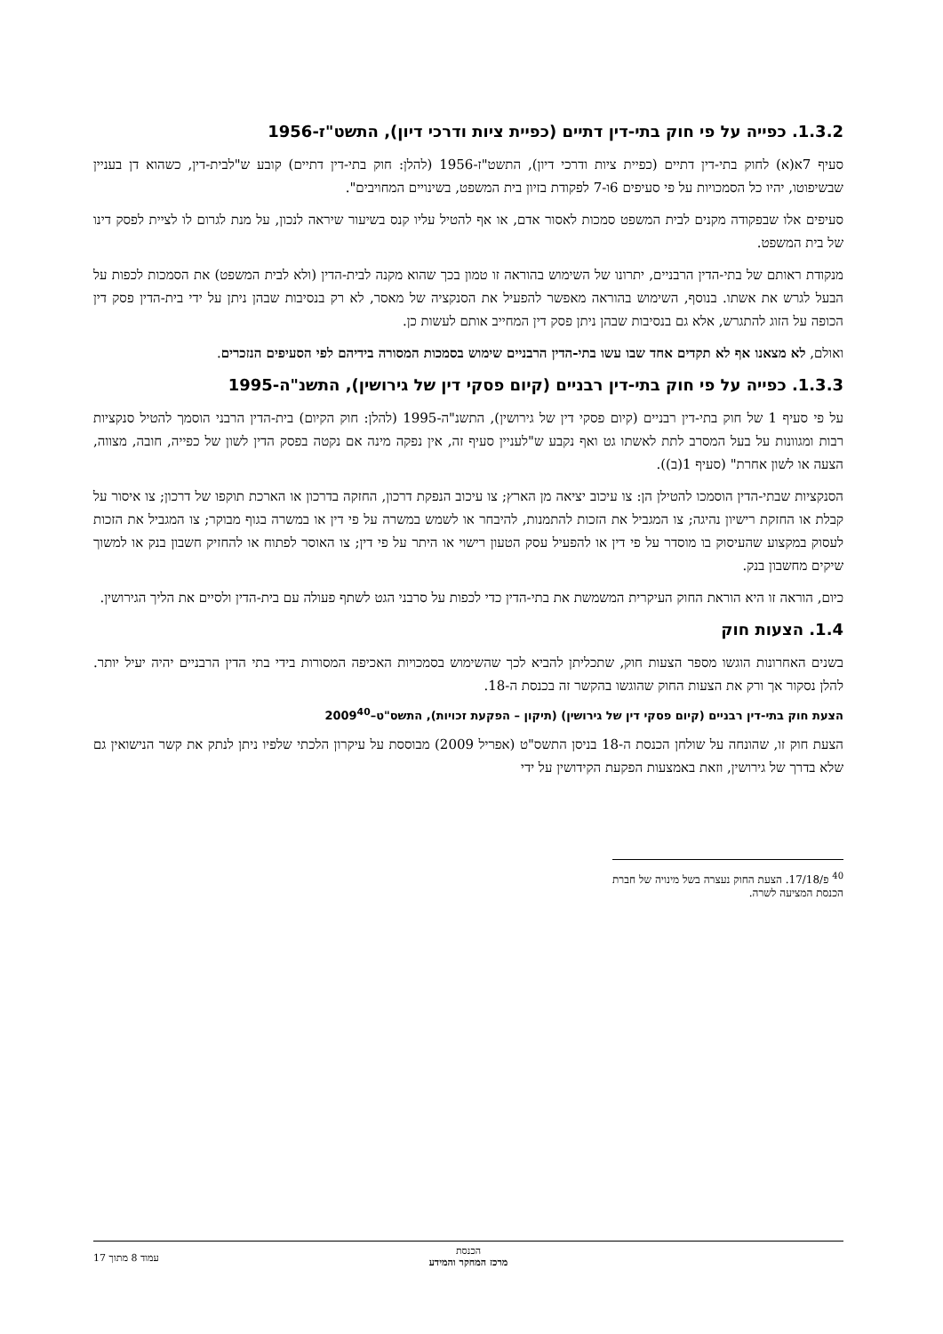1.3.2. כפייה על פי חוק בתי-דין דתיים (כפיית ציות ודרכי דיון), התשט"ז-1956
סעיף 7א(א) לחוק בתי-דין דתיים (כפיית ציות ודרכי דיון), התשט"ז-1956 (להלן: חוק בתי-דין דתיים) קובע ש"לבית-דין, כשהוא דן בעניין שבשיפוטו, יהיו כל הסמכויות על פי סעיפים 6ו-7 לפקודת בזיון בית המשפט, בשינויים המחויבים".
סעיפים אלו שבפקודה מקנים לבית המשפט סמכות לאסור אדם, או אף להטיל עליו קנס בשיעור שיראה לנכון, על מנת לגרום לו לציית לפסק דינו של בית המשפט.
מנקודת ראותם של בתי-הדין הרבניים, יתרונו של השימוש בהוראה זו טמון בכך שהוא מקנה לבית-הדין (ולא לבית המשפט) את הסמכות לכפות על הבעל לגרש את אשתו. בנוסף, השימוש בהוראה מאפשר להפעיל את הסנקציה של מאסר, לא רק בנסיבות שבהן ניתן על ידי בית-הדין פסק דין הכופה על הזוג להתגרש, אלא גם בנסיבות שבהן ניתן פסק דין המחייב אותם לעשות כן.
ואולם, לא מצאנו אף לא תקדים אחד שבו עשו בתי-הדין הרבניים שימוש בסמכות המסורה בידיהם לפי הסעיפים הנזכרים.
1.3.3. כפייה על פי חוק בתי-דין רבניים (קיום פסקי דין של גירושין), התשנ"ה-1995
על פי סעיף 1 של חוק בתי-דין רבניים (קיום פסקי דין של גירושין), התשנ"ה-1995 (להלן: חוק הקיום) בית-הדין הרבני הוסמך להטיל סנקציות רבות ומגוונות על בעל המסרב לתת לאשתו גט ואף נקבע ש"לעניין סעיף זה, אין נפקה מינה אם נקטה בפסק הדין לשון של כפייה, חובה, מצווה, הצעה או לשון אחרת" (סעיף 1(ב)).
הסנקציות שבתי-הדין הוסמכו להטילן הן: צו עיכוב יציאה מן הארץ; צו עיכוב הנפקת דרכון, החזקה בדרכון או הארכת תוקפו של דרכון; צו איסור על קבלת או החזקת רישיון נהיגה; צו המגביל את הזכות להתמנות, להיבחר או לשמש במשרה על פי דין או במשרה בגוף מבוקר; צו המגביל את הזכות לעסוק במקצוע שהעיסוק בו מוסדר על פי דין או להפעיל עסק הטעון רישוי או היתר על פי דין; צו האוסר לפתוח או להחזיק חשבון בנק או למשוך שיקים מחשבון בנק.
כיום, הוראה זו היא הוראת החוק העיקרית המשמשת את בתי-הדין כדי לכפות על סרבני הגט לשתף פעולה עם בית-הדין ולסיים את הליך הגירושין.
1.4. הצעות חוק
בשנים האחרונות הוגשו מספר הצעות חוק, שתכליתן להביא לכך שהשימוש בסמכויות האכיפה המסורות בידי בתי הדין הרבניים יהיה יעיל יותר. להלן נסקור אך ורק את הצעות החוק שהוגשו בהקשר זה בכנסת ה-18.
הצעת חוק בתי-דין רבניים (קיום פסקי דין של גירושין) (תיקון – הפקעת זכויות), התשס"ט–2009<sup>40</sup>
הצעת חוק זו, שהונחה על שולחן הכנסת ה-18 בניסן התשס"ט (אפריל 2009) מבוססת על עיקרון הלכתי שלפיו ניתן לנתק את קשר הנישואין גם שלא בדרך של גירושין, וזאת באמצעות הפקעת הקידושין על ידי
<sup>40</sup> פ/17/18. הצעת החוק נעצרה בשל מינויה של חברת הכנסת המציעה לשרה.
הכנסת
מרכז המחקר והמידע
עמוד 8 מתוך 17